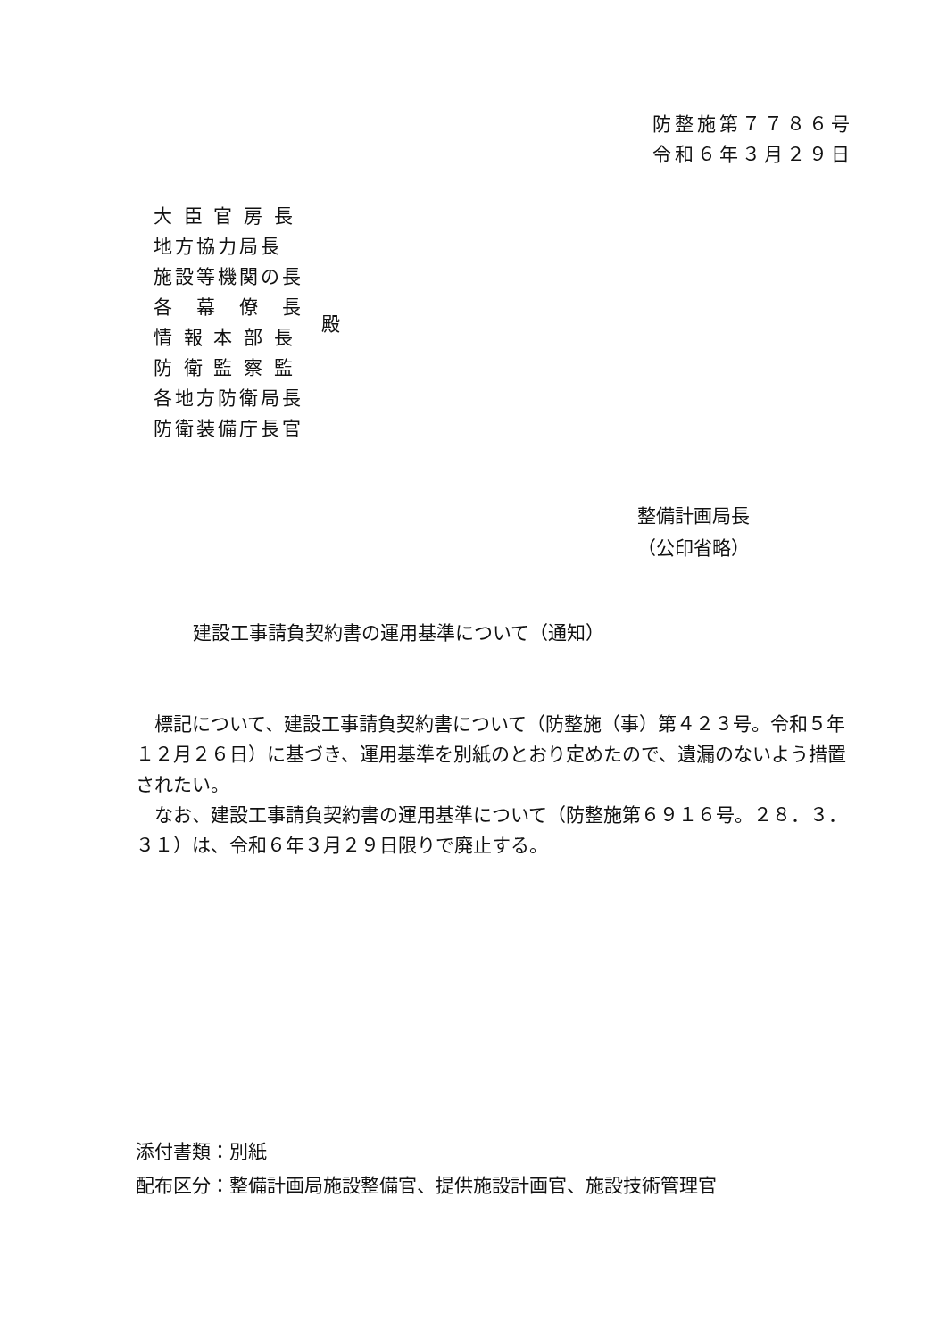防整施第７７８６号
令和６年３月２９日
大 臣 官 房 長
地方協力局長
施設等機関の長
各　幕　僚　長
情 報 本 部 長
防 衛 監 察 監
各地方防衛局長
防衛装備庁長官
殿
整備計画局長
（公印省略）
建設工事請負契約書の運用基準について（通知）
　標記について、建設工事請負契約書について（防整施（事）第４２３号。令和５年１２月２６日）に基づき、運用基準を別紙のとおり定めたので、遺漏のないよう措置されたい。
　なお、建設工事請負契約書の運用基準について（防整施第６９１６号。２８．３．３１）は、令和６年３月２９日限りで廃止する。
添付書類：別紙
配布区分：整備計画局施設整備官、提供施設計画官、施設技術管理官